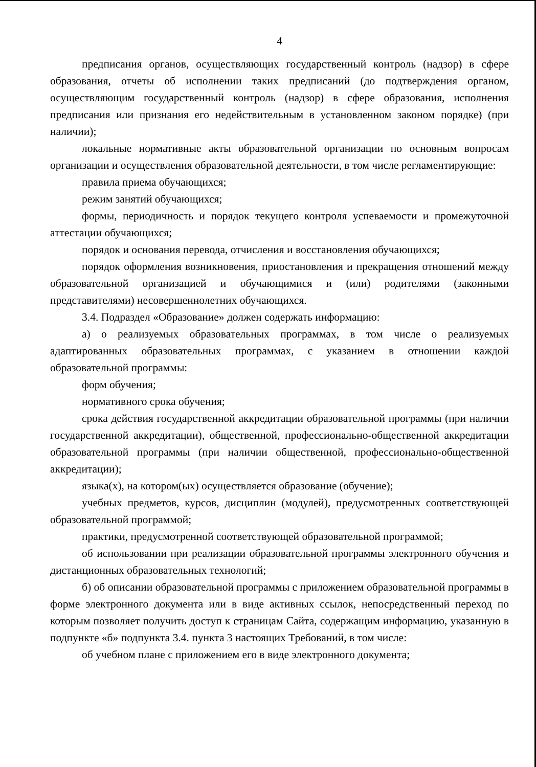4
предписания органов, осуществляющих государственный контроль (надзор) в сфере образования, отчеты об исполнении таких предписаний (до подтверждения органом, осуществляющим государственный контроль (надзор) в сфере образования, исполнения предписания или признания его недействительным в установленном законом порядке) (при наличии);
локальные нормативные акты образовательной организации по основным вопросам организации и осуществления образовательной деятельности, в том числе регламентирующие:
правила приема обучающихся;
режим занятий обучающихся;
формы, периодичность и порядок текущего контроля успеваемости и промежуточной аттестации обучающихся;
порядок и основания перевода, отчисления и восстановления обучающихся;
порядок оформления возникновения, приостановления и прекращения отношений между образовательной организацией и обучающимися и (или) родителями (законными представителями) несовершеннолетних обучающихся.
3.4. Подраздел «Образование» должен содержать информацию:
а) о реализуемых образовательных программах, в том числе о реализуемых адаптированных образовательных программах, с указанием в отношении каждой образовательной программы:
форм обучения;
нормативного срока обучения;
срока действия государственной аккредитации образовательной программы (при наличии государственной аккредитации), общественной, профессионально-общественной аккредитации образовательной программы (при наличии общественной, профессионально-общественной аккредитации);
языка(х), на котором(ых) осуществляется образование (обучение);
учебных предметов, курсов, дисциплин (модулей), предусмотренных соответствующей образовательной программой;
практики, предусмотренной соответствующей образовательной программой;
об использовании при реализации образовательной программы электронного обучения и дистанционных образовательных технологий;
б) об описании образовательной программы с приложением образовательной программы в форме электронного документа или в виде активных ссылок, непосредственный переход по которым позволяет получить доступ к страницам Сайта, содержащим информацию, указанную в подпункте «б» подпункта 3.4. пункта 3 настоящих Требований, в том числе:
об учебном плане с приложением его в виде электронного документа;